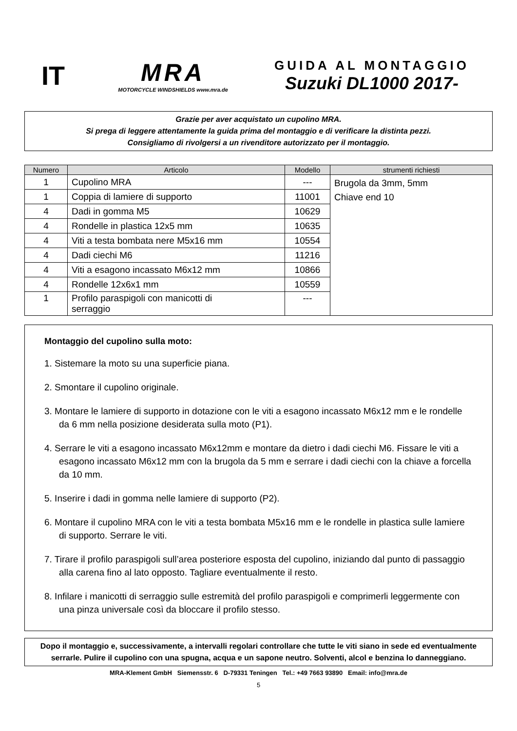IT
MRA
MOTORCYCLE WINDSHIELDS www.mra.de
GUIDA AL MONTAGGIO
Suzuki DL1000 2017-
Grazie per aver acquistato un cupolino MRA.
Si prega di leggere attentamente la guida prima del montaggio e di verificare la distinta pezzi.
Consigliamo di rivolgersi a un rivenditore autorizzato per il montaggio.
| Numero | Articolo | Modello | strumenti richiesti |
| --- | --- | --- | --- |
| 1 | Cupolino MRA | --- | Brugola da 3mm, 5mm Chiave end 10 |
| 1 | Coppia di lamiere di supporto | 11001 | |
| 4 | Dadi in gomma M5 | 10629 | |
| 4 | Rondelle in plastica 12x5 mm | 10635 | |
| 4 | Viti a testa bombata nere M5x16 mm | 10554 | |
| 4 | Dadi ciechi M6 | 11216 | |
| 4 | Viti a esagono incassato M6x12 mm | 10866 | |
| 4 | Rondelle 12x6x1 mm | 10559 | |
| 1 | Profilo paraspigoli con manicotti di serraggio | --- | |
Montaggio del cupolino sulla moto:
1. Sistemare la moto su una superficie piana.
2. Smontare il cupolino originale.
3. Montare le lamiere di supporto in dotazione con le viti a esagono incassato M6x12 mm e le rondelle da 6 mm nella posizione desiderata sulla moto (P1).
4. Serrare le viti a esagono incassato M6x12mm e montare da dietro i dadi ciechi M6. Fissare le viti a esagono incassato M6x12 mm con la brugola da 5 mm e serrare i dadi ciechi con la chiave a forcella da 10 mm.
5. Inserire i dadi in gomma nelle lamiere di supporto (P2).
6. Montare il cupolino MRA con le viti a testa bombata M5x16 mm e le rondelle in plastica sulle lamiere di supporto. Serrare le viti.
7. Tirare il profilo paraspigoli sull’area posteriore esposta del cupolino, iniziando dal punto di passaggio alla carena fino al lato opposto. Tagliare eventualmente il resto.
8. Infilare i manicotti di serraggio sulle estremità del profilo paraspigoli e comprimerli leggermente con una pinza universale così da bloccare il profilo stesso.
Dopo il montaggio e, successivamente, a intervalli regolari controllare che tutte le viti siano in sede ed eventualmente serrarle. Pulire il cupolino con una spugna, acqua e un sapone neutro. Solventi, alcol e benzina lo danneggiano.
MRA-Klement GmbH Siemensstr. 6 D-79331 Teningen Tel.: +49 7663 93890 Email: info@mra.de
5